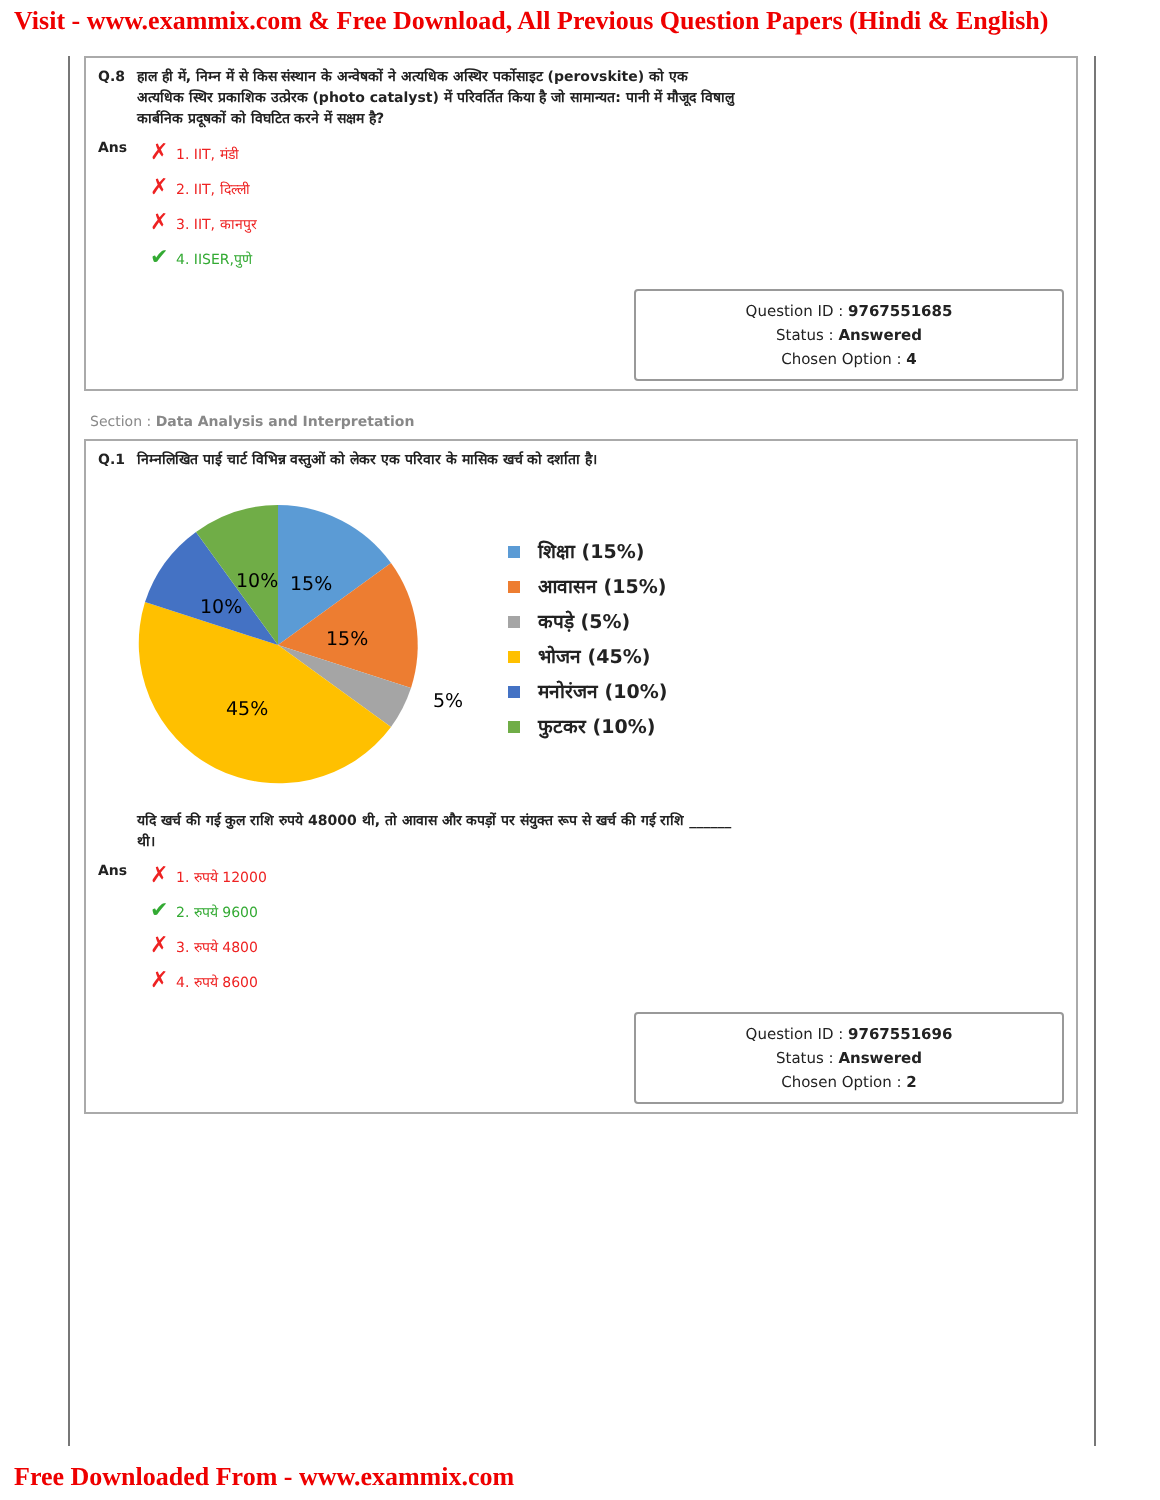Visit - www.exammix.com & Free Download, All Previous Question Papers (Hindi & English)
Q.8 हाल ही में, निम्न में से किस संस्थान के अन्वेषकों ने अत्यधिक अस्थिर पर्कोसाइट (perovskite) को एक अत्यधिक स्थिर प्रकाशिक उत्प्रेरक (photo catalyst) में परिवर्तित किया है जो सामान्यत: पानी में मौजूद विषालु कार्बनिक प्रदूषकों को विघटित करने में सक्षम है?
Ans
✗ 1. IIT, मंडी
✗ 2. IIT, दिल्ली
✗ 3. IIT, कानपुर
✔ 4. IISER,पुणे
Question ID : 9767551685
Status : Answered
Chosen Option : 4
Section : Data Analysis and Interpretation
Q.1 निम्नलिखित पाई चार्ट विभिन्न वस्तुओं को लेकर एक परिवार के मासिक खर्च को दर्शाता है।
15%
15%
45%
10%
10%
5%
शिक्षा (15%)
आवासन (15%)
कपड़े (5%)
भोजन (45%)
मनोरंजन (10%)
फुटकर (10%)
Q.1 यदि खर्च की गई कुल राशि रुपये 48000 थी, तो आवास और कपड़ों पर संयुक्त रूप से खर्च की गई राशि ______ थी।
Ans
✗ 1. रुपये 12000
✔ 2. रुपये 9600
✗ 3. रुपये 4800
✗ 4. रुपये 8600
Question ID : 9767551696
Status : Answered
Chosen Option : 2
Free Downloaded From - www.exammix.com